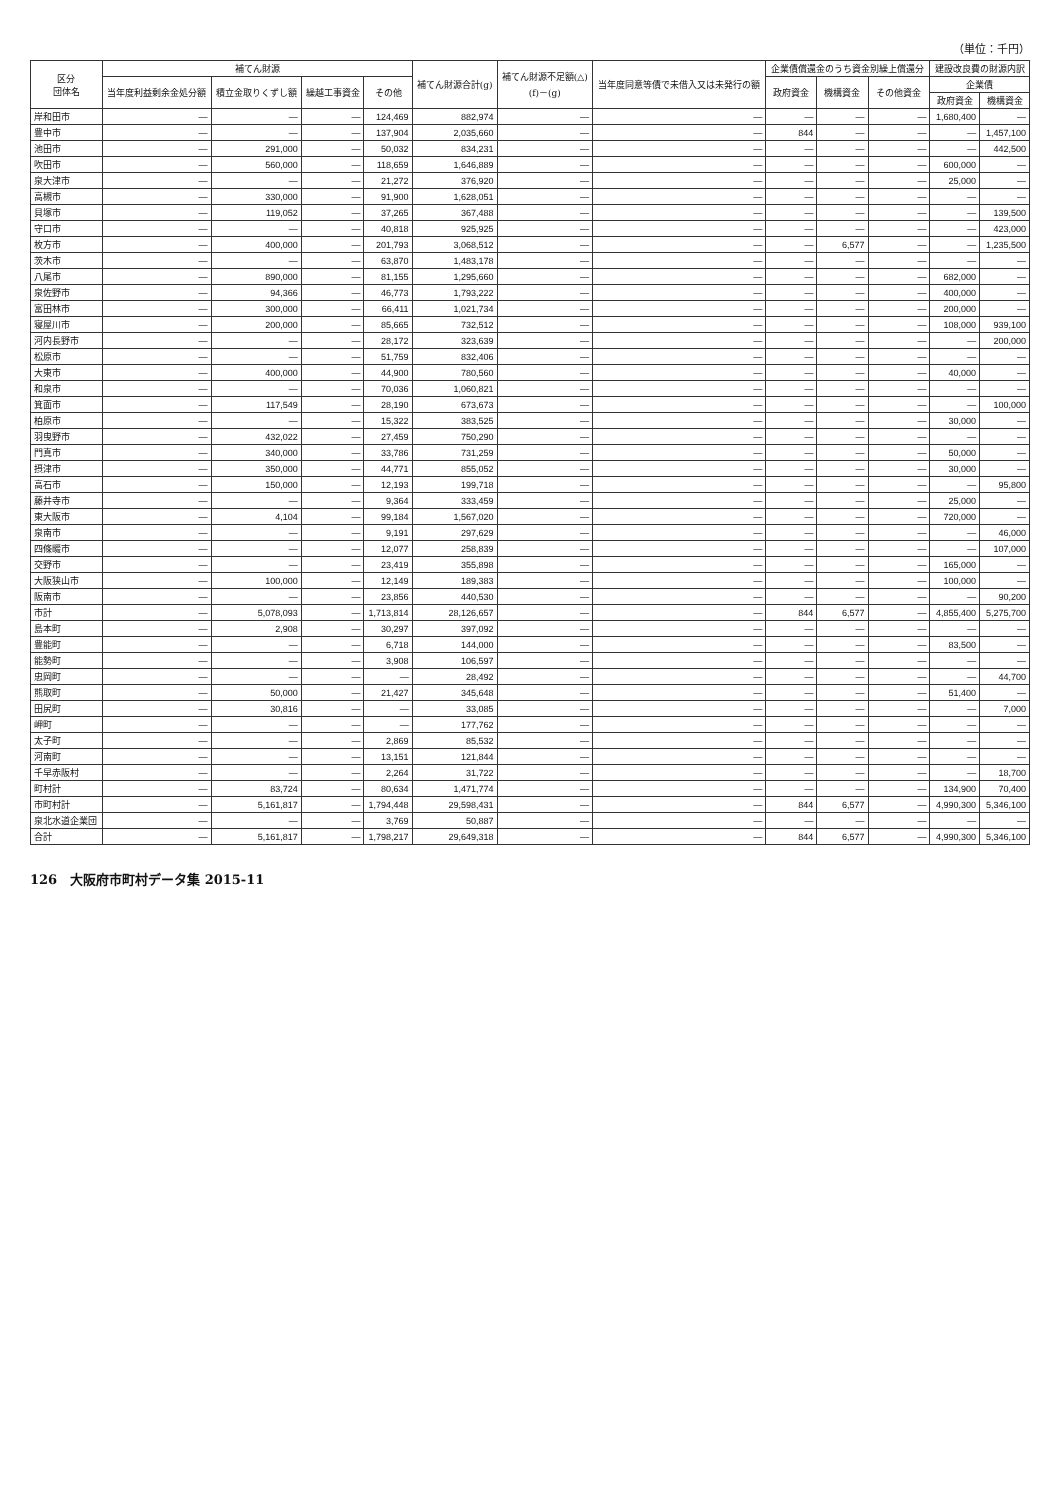（単位：千円）
| 区分 団体名 | 補てん財源 | | | | 補てん財源合計(g) | 補てん財源不足額(△) (f)－(g) | 当年度同意等債で未借入又は未発行の額 | 企業債償還金のうち資金別繰上償還分 | | | 建設改良費の財源内訳 | |
| --- | --- | --- | --- | --- | --- | --- | --- | --- | --- | --- | --- | --- |
| | 当年度利益剰余金処分額 | 積立金取りくずし額 | 繰越工事資金 | その他 | | | | 政府資金 | 機構資金 | その他資金 | 企業債 | |
| | | | | | | | | | | | 政府資金 | 機構資金 |
| 岸和田市 | — | — | — | 124,469 | 882,974 | — | — | — | — | — | 1,680,400 | — |
| 豊中市 | — | — | — | 137,904 | 2,035,660 | — | — | 844 | — | — | — | 1,457,100 |
| 池田市 | — | 291,000 | — | 50,032 | 834,231 | — | — | — | — | — | — | 442,500 |
| 吹田市 | — | 560,000 | — | 118,659 | 1,646,889 | — | — | — | — | — | 600,000 | — |
| 泉大津市 | — | — | — | 21,272 | 376,920 | — | — | — | — | — | 25,000 | — |
| 高槻市 | — | 330,000 | — | 91,900 | 1,628,051 | — | — | — | — | — | — | — |
| 貝塚市 | — | 119,052 | — | 37,265 | 367,488 | — | — | — | — | — | — | 139,500 |
| 守口市 | — | — | — | 40,818 | 925,925 | — | — | — | — | — | — | 423,000 |
| 枚方市 | — | 400,000 | — | 201,793 | 3,068,512 | — | — | — | 6,577 | — | — | 1,235,500 |
| 茨木市 | — | — | — | 63,870 | 1,483,178 | — | — | — | — | — | — | — |
| 八尾市 | — | 890,000 | — | 81,155 | 1,295,660 | — | — | — | — | — | 682,000 | — |
| 泉佐野市 | — | 94,366 | — | 46,773 | 1,793,222 | — | — | — | — | — | 400,000 | — |
| 富田林市 | — | 300,000 | — | 66,411 | 1,021,734 | — | — | — | — | — | 200,000 | — |
| 寝屋川市 | — | 200,000 | — | 85,665 | 732,512 | — | — | — | — | — | 108,000 | 939,100 |
| 河内長野市 | — | — | — | 28,172 | 323,639 | — | — | — | — | — | — | 200,000 |
| 松原市 | — | — | — | 51,759 | 832,406 | — | — | — | — | — | — | — |
| 大東市 | — | 400,000 | — | 44,900 | 780,560 | — | — | — | — | — | 40,000 | — |
| 和泉市 | — | — | — | 70,036 | 1,060,821 | — | — | — | — | — | — | — |
| 箕面市 | — | 117,549 | — | 28,190 | 673,673 | — | — | — | — | — | — | 100,000 |
| 柏原市 | — | — | — | 15,322 | 383,525 | — | — | — | — | — | 30,000 | — |
| 羽曳野市 | — | 432,022 | — | 27,459 | 750,290 | — | — | — | — | — | — | — |
| 門真市 | — | 340,000 | — | 33,786 | 731,259 | — | — | — | — | — | 50,000 | — |
| 摂津市 | — | 350,000 | — | 44,771 | 855,052 | — | — | — | — | — | 30,000 | — |
| 高石市 | — | 150,000 | — | 12,193 | 199,718 | — | — | — | — | — | — | 95,800 |
| 藤井寺市 | — | — | — | 9,364 | 333,459 | — | — | — | — | — | 25,000 | — |
| 東大阪市 | — | 4,104 | — | 99,184 | 1,567,020 | — | — | — | — | — | 720,000 | — |
| 泉南市 | — | — | — | 9,191 | 297,629 | — | — | — | — | — | — | 46,000 |
| 四條畷市 | — | — | — | 12,077 | 258,839 | — | — | — | — | — | — | 107,000 |
| 交野市 | — | — | — | 23,419 | 355,898 | — | — | — | — | — | 165,000 | — |
| 大阪狭山市 | — | 100,000 | — | 12,149 | 189,383 | — | — | — | — | — | 100,000 | — |
| 阪南市 | — | — | — | 23,856 | 440,530 | — | — | — | — | — | — | 90,200 |
| 市計 | — | 5,078,093 | — | 1,713,814 | 28,126,657 | — | — | 844 | 6,577 | — | 4,855,400 | 5,275,700 |
| 島本町 | — | 2,908 | — | 30,297 | 397,092 | — | — | — | — | — | — | — |
| 豊能町 | — | — | — | 6,718 | 144,000 | — | — | — | — | — | 83,500 | — |
| 能勢町 | — | — | — | 3,908 | 106,597 | — | — | — | — | — | — | — |
| 忠岡町 | — | — | — | — | 28,492 | — | — | — | — | — | — | 44,700 |
| 熊取町 | — | 50,000 | — | 21,427 | 345,648 | — | — | — | — | — | 51,400 | — |
| 田尻町 | — | 30,816 | — | — | 33,085 | — | — | — | — | — | — | 7,000 |
| 岬町 | — | — | — | — | 177,762 | — | — | — | — | — | — | — |
| 太子町 | — | — | — | 2,869 | 85,532 | — | — | — | — | — | — | — |
| 河南町 | — | — | — | 13,151 | 121,844 | — | — | — | — | — | — | — |
| 千早赤阪村 | — | — | — | 2,264 | 31,722 | — | — | — | — | — | — | 18,700 |
| 町村計 | — | 83,724 | — | 80,634 | 1,471,774 | — | — | — | — | — | 134,900 | 70,400 |
| 市町村計 | — | 5,161,817 | — | 1,794,448 | 29,598,431 | — | — | 844 | 6,577 | — | 4,990,300 | 5,346,100 |
| 泉北水道企業団 | — | — | — | 3,769 | 50,887 | — | — | — | — | — | — | — |
| 合計 | — | 5,161,817 | — | 1,798,217 | 29,649,318 | — | — | 844 | 6,577 | — | 4,990,300 | 5,346,100 |
126　大阪府市町村データ集 2015-11